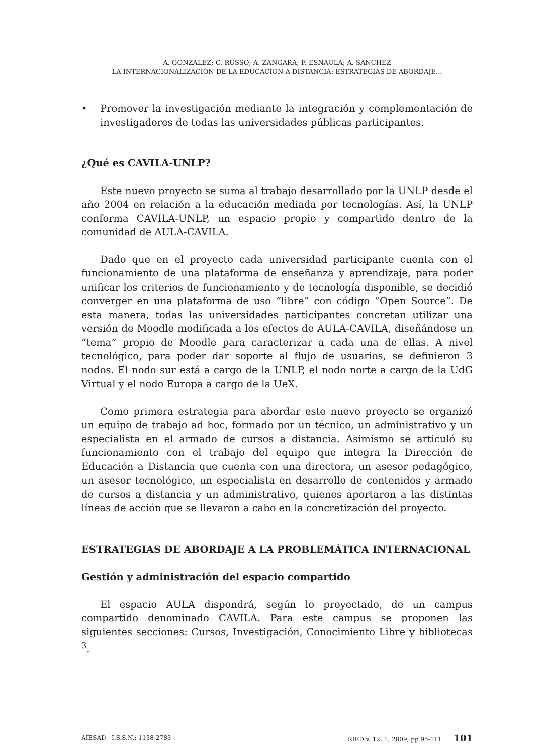A. GONZALEZ; C. RUSSO; A. ZANGARA; F. ESNAOLA; A. SANCHEZ
LA INTERNACIONALIZACIÓN DE LA EDUCACIÓN A DISTANCIA: ESTRATEGIAS DE ABORDAJE...
• Promover la investigación mediante la integración y complementación de investigadores de todas las universidades públicas participantes.
¿Qué es CAVILA-UNLP?
Este nuevo proyecto se suma al trabajo desarrollado por la UNLP desde el año 2004 en relación a la educación mediada por tecnologías. Así, la UNLP conforma CAVILA-UNLP, un espacio propio y compartido dentro de la comunidad de AULA-CAVILA.
Dado que en el proyecto cada universidad participante cuenta con el funcionamiento de una plataforma de enseñanza y aprendizaje, para poder unificar los criterios de funcionamiento y de tecnología disponible, se decidió converger en una plataforma de uso “libre” con código “Open Source”. De esta manera, todas las universidades participantes concretan utilizar una versión de Moodle modificada a los efectos de AULA-CAVILA, diseñándose un “tema” propio de Moodle para caracterizar a cada una de ellas. A nivel tecnológico, para poder dar soporte al flujo de usuarios, se definieron 3 nodos. El nodo sur está a cargo de la UNLP, el nodo norte a cargo de la UdG Virtual y el nodo Europa a cargo de la UeX.
Como primera estrategia para abordar este nuevo proyecto se organizó un equipo de trabajo ad hoc, formado por un técnico, un administrativo y un especialista en el armado de cursos a distancia. Asimismo se articuló su funcionamiento con el trabajo del equipo que integra la Dirección de Educación a Distancia que cuenta con una directora, un asesor pedagógico, un asesor tecnológico, un especialista en desarrollo de contenidos y armado de cursos a distancia y un administrativo, quienes aportaron a las distintas líneas de acción que se llevaron a cabo en la concretización del proyecto.
ESTRATEGIAS DE ABORDAJE A LA PROBLEMÁTICA INTERNACIONAL
Gestión y administración del espacio compartido
El espacio AULA dispondrá, según lo proyectado, de un campus compartido denominado CAVILA. Para este campus se proponen las siguientes secciones: Cursos, Investigación, Conocimiento Libre y bibliotecas <sup>3</sup>.
AIESAD I.S.S.N.: 1138-2783 RIED v. 12: 1, 2009, pp 95-111 101